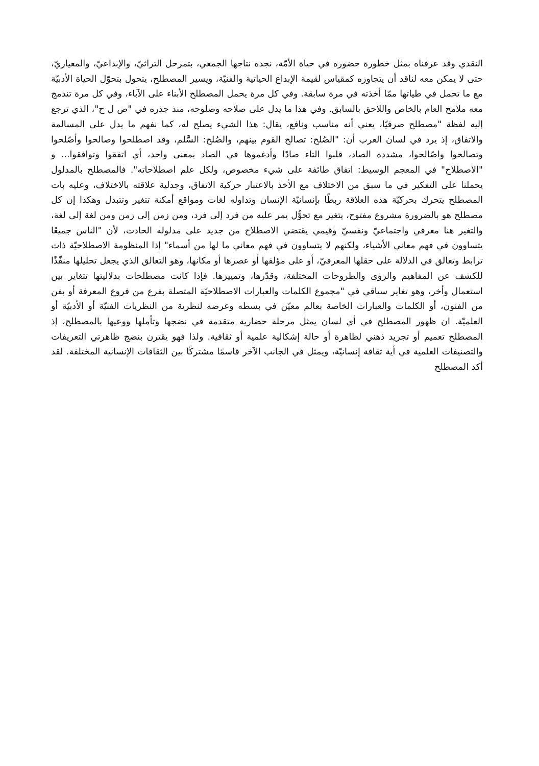النقدي وقد عرفناه بمثل خطورة حضوره في حياة الأمّة، نجده نتاجها الجمعي، بتمرحل التراثيّ، والإبداعيّ، والمعياريّ، حتى لا يمكن معه لناقد أن يتجاوزه كمقياس لقيمة الإبداع الحياتية والفنيّة، ويسير المصطلح، يتحول بتحوّل الحياة الأدبيّة مع ما تحمل في طياتها ممّا أخذته في مرة سابقة. وفي كل مرة يحمل المصطلح الأبناء على الآباء، وفي كل مرة تندمج معه ملامح العام بالخاص واللاحق بالسابق. وفي هذا ما يدل على صلاحه وصلوحه، منذ جذره في "ص ل ح"، الذي ترجع إليه لفظة "مصطلح صرفيّا، يعني أنه مناسب ونافع، يقال: هذا الشيء يصلح له، كما نفهم ما يدل على المسالمة والاتفاق، إذ يرد في لسان العرب أن: "الصُلح: تصالح القوم بينهم، والصُلح: السَّلم، وقد اصطلحوا وصالحوا وأصّلحوا وتصالحوا واصّالحوا، مشددة الصاد، قلبوا التاء صادًا وأدغموها في الصاد بمعنى واحد، أي اتفقوا وتوافقوا... و "الاصطلاح" في المعجم الوسيط: اتفاق طائفة على شيء مخصوص، ولكل علم اصطلاحاته". فالمصطلح بالمدلول يحملنا على التفكير في ما سبق من الاختلاف مع الأخذ بالاعتبار حركية الاتفاق، وجدلية علاقته بالاختلاف، وعليه بات المصطلح يتحرك بحركيّة هذه العلاقة ربطًا بإنسانيّة الإنسان وتداوله لغات ومواقع أمكنة تتغير وتتبدل وهكذا إن كل مصطلح هو بالضرورة مشروع مفتوح، يتغير مع تحوُّل يمر عليه من فرد إلى فرد، ومن زمن إلى زمن ومن لغة إلى لغة، والتغير هنا معرفي واجتماعيّ ونفسيّ وقيمي يقتضي الاصطلاح من جديد على مدلوله الحادث، لأن "الناس جميعًا يتساوون في فهم معاني الأشياء، ولكنهم لا يتساوون في فهم معاني ما لها من أسماء" إذا المنظومة الاصطلاحيّة ذات ترابط وتعالق في الدلالة على حقلها المعرفيّ، أو على مؤلفها أو عصرها أو مكانها، وهو التعالق الذي يجعل تحليلها منفّذًا للكشف عن المفاهيم والرؤى والطروحات المختلفة، وقدّرها، وتمييزها. فإذا كانت مصطلحات بدلاليتها تتغاير بين استعمال وأخر، وهو تغاير سياقي في "مجموع الكلمات والعبارات الاصطلاحيّة المتصلة بفرع من فروع المعرفة أو بفن من الفنون، أو الكلمات والعبارات الخاصة بعالم معيّن في بسطه وعرضه لنظرية من النظريات الفنيّة أو الأدبيّة أو العلميّة. ان ظهور المصطلح في أي لسان يمثل مرحلة حضارية متقدمة في نضجها وتأملها ووعيها بالمصطلح، إذ المصطلح تعميم أو تجريد ذهني لظاهرة أو حالة إشكالية علمية أو ثقافية. ولذا فهو يقترن بنضج ظاهرتي التعريفات والتصنيفات العلمية في أية ثقافة إنسانيّة، ويمثل في الجانب الآخر قاسمًا مشتركًا بين الثقافات الإنسانية المختلفة. لقد أكد المصطلح